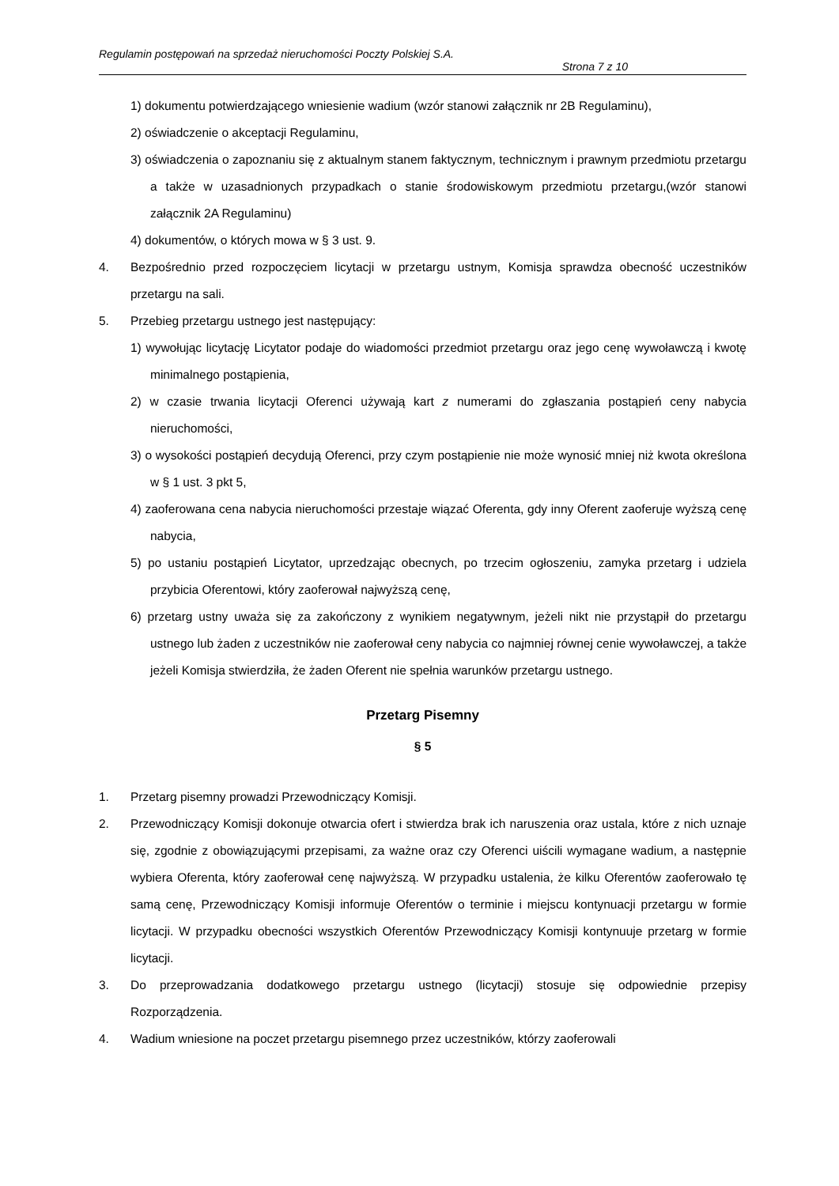Regulamin postępowań na sprzedaż nieruchomości Poczty Polskiej S.A.
Strona 7 z 10
1) dokumentu potwierdzającego wniesienie wadium (wzór stanowi załącznik nr 2B Regulaminu),
2) oświadczenie o akceptacji Regulaminu,
3) oświadczenia o zapoznaniu się z aktualnym stanem faktycznym, technicznym i prawnym przedmiotu przetargu a także w uzasadnionych przypadkach o stanie środowiskowym przedmiotu przetargu,(wzór stanowi załącznik 2A Regulaminu)
4) dokumentów, o których mowa w § 3 ust. 9.
4. Bezpośrednio przed rozpoczęciem licytacji w przetargu ustnym, Komisja sprawdza obecność uczestników przetargu na sali.
5. Przebieg przetargu ustnego jest następujący:
1) wywołując licytację Licytator podaje do wiadomości przedmiot przetargu oraz jego cenę wywoławczą i kwotę minimalnego postąpienia,
2) w czasie trwania licytacji Oferenci używają kart z numerami do zgłaszania postąpień ceny nabycia nieruchomości,
3) o wysokości postąpień decydują Oferenci, przy czym postąpienie nie może wynosić mniej niż kwota określona w § 1 ust. 3 pkt 5,
4) zaoferowana cena nabycia nieruchomości przestaje wiązać Oferenta, gdy inny Oferent zaoferuje wyższą cenę nabycia,
5) po ustaniu postąpień Licytator, uprzedzając obecnych, po trzecim ogłoszeniu, zamyka przetarg i udziela przybicia Oferentowi, który zaoferował najwyższą cenę,
6) przetarg ustny uważa się za zakończony z wynikiem negatywnym, jeżeli nikt nie przystąpił do przetargu ustnego lub żaden z uczestników nie zaoferował ceny nabycia co najmniej równej cenie wywoławczej, a także jeżeli Komisja stwierdziła, że żaden Oferent nie spełnia warunków przetargu ustnego.
Przetarg Pisemny
§ 5
1. Przetarg pisemny prowadzi Przewodniczący Komisji.
2. Przewodniczący Komisji dokonuje otwarcia ofert i stwierdza brak ich naruszenia oraz ustala, które z nich uznaje się, zgodnie z obowiązującymi przepisami, za ważne oraz czy Oferenci uiścili wymagane wadium, a następnie wybiera Oferenta, który zaoferował cenę najwyższą. W przypadku ustalenia, że kilku Oferentów zaoferowało tę samą cenę, Przewodniczący Komisji informuje Oferentów o terminie i miejscu kontynuacji przetargu w formie licytacji. W przypadku obecności wszystkich Oferentów Przewodniczący Komisji kontynuuje przetarg w formie licytacji.
3. Do przeprowadzania dodatkowego przetargu ustnego (licytacji) stosuje się odpowiednie przepisy Rozporządzenia.
4. Wadium wniesione na poczet przetargu pisemnego przez uczestników, którzy zaoferowali